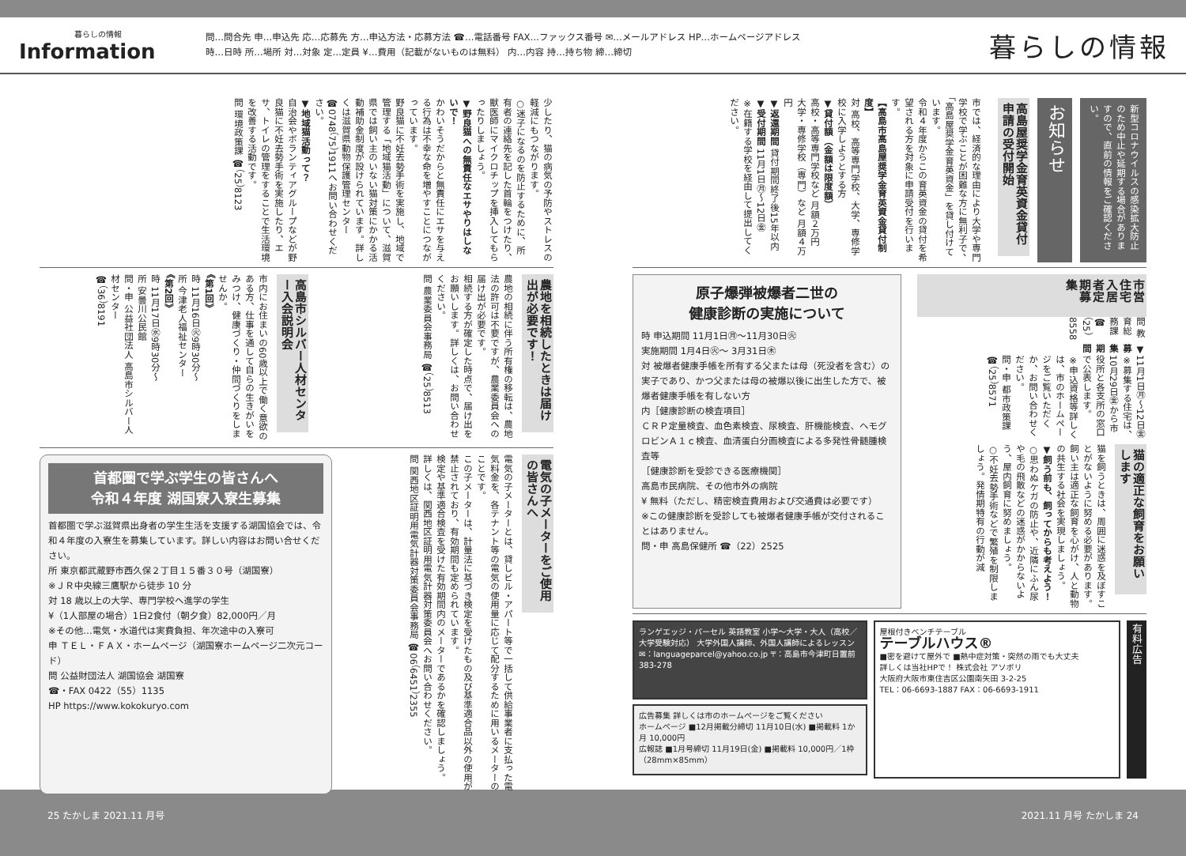暮らしの情報
Information
問…問合先 申…申込先 応…応募先 方…申込方法・応募方法 ☎…電話番号 FAX…ファックス番号 ✉…メールアドレス HP…ホームページアドレス
時…日時 所…場所 対…対象 定…定員 ¥…費用（記載がないものは無料） 内…内容 持…持ち物 締…締切
暮らしの情報
新型コロナウイルスの感染拡大防止のため中止や延期する場合がありますので、直前の情報をご確認ください。
お知らせ
高島屋奨学金育英資金貸付申請の受付開始
市では、経済的な理由により大学や専門学校で学ぶことが困難な方に無利子で、「高島屋奨学金育英資金」を貸し付けています。
令和４年度からこの育英資金の貸付を希望される方を対象に申請受付を行います。
【高島市高島屋奨学金育英資金貸付制度】
対 高校、高等専門学校、大学、専修学校に入学しようとする方
▼貸付額（金額は限度額）
高校・高等専門学校など 月額２万円
大学・専修学校（専門）など 月額４万円
▼返還期間 貸付期間終了後15年以内
▼受付期間 11月1日㊊～12日㊎
※在籍する学校を経由して提出してください。
市営住宅入居者定期募集
問 教育総務課 ☎（25）8558
▼募集期間 11月1日㊊～12日㊎
※募集する住宅は、10月29日㊎から市役所と各支所の窓口で公表します。
※申込資格等詳しくは、市のホームページをご覧いただくか、お問い合わせください。
問・申 都市政策課 ☎（25）8571
猫の適正な飼育をお願いします
猫を飼うときは、周囲に迷惑を及ぼすことがないように努める必要があります。飼い主は適正な飼育を心がけ、人と動物の共生する社会を実現しましょう。
▼飼う前も、飼ってからも考えよう！
○思わぬケガの防止や、近隣にふん尿や毛の飛散などの迷惑がかからないよう、屋内飼育に努めましょう。
○不妊去勢手術などで繁殖を制限しましょう。発情期特有の行動が減
原子爆弾被爆者二世の
健康診断の実施について
時 申込期間 11月1日㊊～11月30日㊋
実施期間 1月4日㊋～ 3月31日㊍
対 被爆者健康手帳を所有する父または母（死没者を含む）の実子であり、かつ父または母の被爆以後に出生した方で、被爆者健康手帳を有しない方
内［健康診断の検査項目］
ＣＲＰ定量検査、血色素検査、尿検査、肝機能検査、ヘモグロビンＡ１ｃ検査、血清蛋白分画検査による多発性骨髄腫検査等
［健康診断を受診できる医療機関］
高島市民病院、その他市外の病院
¥ 無料（ただし、精密検査費用および交通費は必要です）
※この健康診断を受診しても被爆者健康手帳が交付されることはありません。
問・申 高島保健所 ☎（22）2525
ランゲエッジ・パーセル 英語教室 小学～大学・大人（高校／大学受験対応） 大学外国人講師、外国人講師によるレッスン ✉：languageparcel@yahoo.co.jp 〒：高島市今津町日置前383-278
広告募集 詳しくは市のホームページをご覧ください
ホームページ ■12月掲載分締切 11月10日(水) ■掲載料 1か月 10,000円
広報誌 ■1月号締切 11月19日(金) ■掲載料 10,000円／1枠（28mm×85mm）
屋根付きベンチテーブル
テーブルハウス®
■密を避けて屋外で ■熱中症対策・突然の雨でも大丈夫
詳しくは当社HPで！ 株式会社 アソボリ
大阪府大阪市東住吉区公園南矢田 3-2-25
TEL：06-6693-1887 FAX：06-6693-1911
有料広告
少したり、猫の病気の予防やストレスの軽減にもつながります。
○迷子になるのを防止するために、所有者の連絡先を記した首輪をつけたり、獣医師にマイクロチップを挿入してもらったりしましょう。
▼野良猫への無責任なエサやりはしないで！
かわいそうだからと無責任にエサを与える行為は不幸な命を増やすことにつながっています。
野良猫に不妊去勢手術を実施し、地域で管理する「地域猫活動」について、滋賀県では飼い主のいない猫対策にかかる活動補助金制度が設けられています。詳しくは滋賀県動物保護管理センター ☎0748（75）1911へお問い合わせください。
▼地域猫活動って？
自治会やボランティアグループなどが野良猫に不妊去勢手術を実施したり、エサ、トイレの管理をすることで生活環境を改善する活動です。
問 環境政策課 ☎（25）8123
農地を相続したときは届け出が必要です！
農地の相続に伴う所有権の移転は、農地法の許可は不要ですが、農業委員会への届け出が必要です。
相続する方が確定した時点で、届け出をお願いします。詳しくは、お問い合わせください。
問 農業委員会事務局 ☎（25）8513
高島市シルバー人材センター入会説明会
市内にお住まいの60歳以上で働く意欲のある方、仕事を通して自らの生きがいをみつけ、健康づくり・仲間づくりをしませんか。
《第1回》
時 11月16日㊋9時30分～
所 今津老人福祉センター
《第2回》
時 11月17日㊌9時30分～
所 安曇川公民館
問・申 公益社団法人 高島市シルバー人材センター
☎（36）8191
電気の子メーターをご使用の皆さんへ
電気の子メーターとは、貸しビル・アパート等で一括して供給事業者に支払った電気料金を、各テナント等の電気の使用量に応じて配分するために用いるメーターのことです。
この子メーターは、計量法に基づき検定を受けたもの及び基準適合品以外の使用が禁止されており、有効期間も定められています。
検定や基準適合検査を受けた有効期間内のメーターであるかを確認しましょう。
詳しくは、関西地区証明用電気計器対策委員会へお問い合わせください。
問 関西地区証明用電気計器対策委員会事務局 ☎06（6451）2355
首都圏で学ぶ学生の皆さんへ
令和４年度 湖国寮入寮生募集
首都圏で学ぶ滋賀県出身者の学生生活を支援する湖国協会では、令和４年度の入寮生を募集しています。詳しい内容はお問い合せください。
所 東京都武蔵野市西久保２丁目１５番３０号（湖国寮）
※ＪＲ中央線三鷹駅から徒歩 10 分
対 18 歳以上の大学、専門学校へ進学の学生
¥（1人部屋の場合）1日2食付（朝夕食）82,000円／月
※その他…電気・水道代は実費負担、年次途中の入寮可
申 ＴＥＬ・ＦＡＸ・ホームページ（湖国寮ホームページ二次元コード）
問 公益財団法人 湖国協会 湖国寮
☎・FAX 0422（55）1135
HP https://www.kokokuryo.com
25 たかしま 2021.11 月号 2021.11 月号 たかしま 24